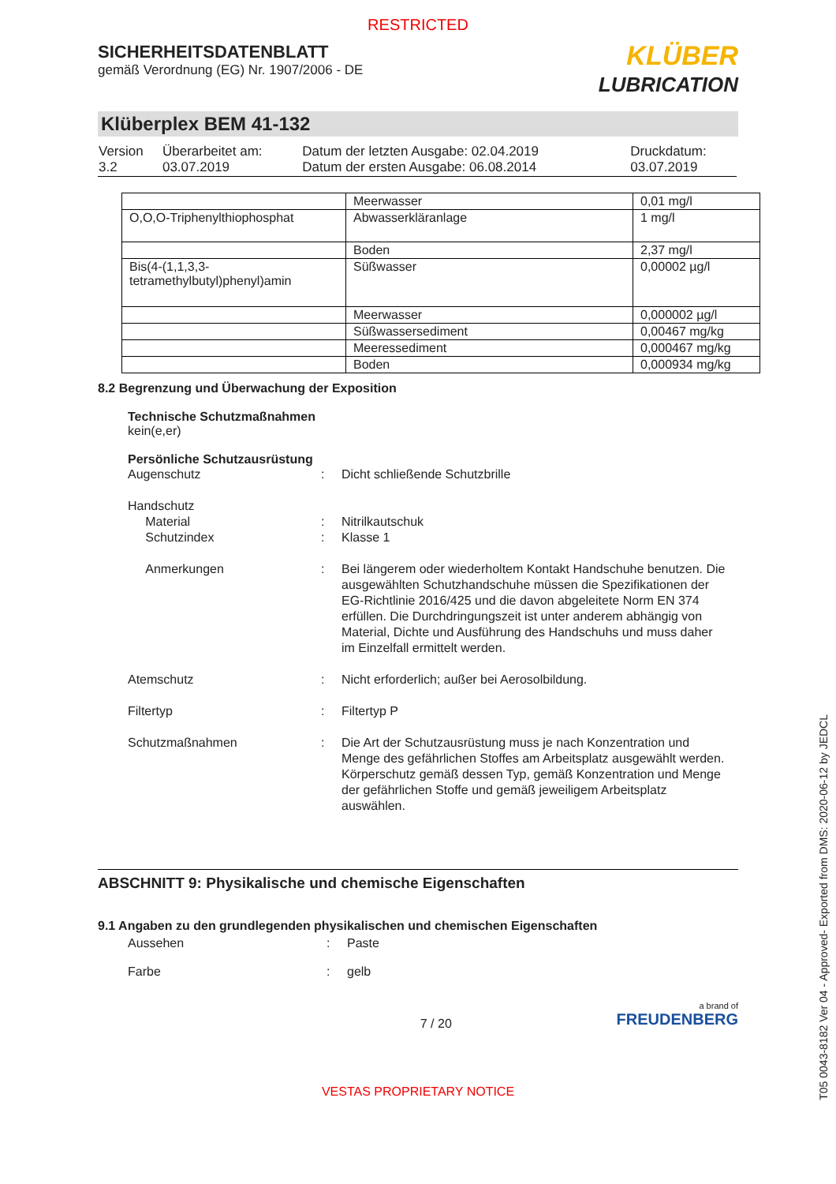RESTRICTED
SICHERHEITSDATENBLATT
gemäß Verordnung (EG) Nr. 1907/2006 - DE
KLÜBER
LUBRICATION
Klüberplex BEM 41-132
| Version 3.2 | Überarbeitet am: 03.07.2019 | Datum der letzten Ausgabe: 02.04.2019 Datum der ersten Ausgabe: 06.08.2014 | Druckdatum: 03.07.2019 |
| | Meerwasser | 0,01 mg/l |
| O,O,O-Triphenylthiophosphat | Abwasserkläranlage | 1 mg/l |
| | Boden | 2,37 mg/l |
| Bis(4-(1,1,3,3-tetramethylbutyl)phenyl)amin | Süßwasser | 0,00002 µg/l |
| | Meerwasser | 0,000002 µg/l |
| | Süßwassersediment | 0,00467 mg/kg |
| | Meeressediment | 0,000467 mg/kg |
| | Boden | 0,000934 mg/kg |
8.2 Begrenzung und Überwachung der Exposition
Technische Schutzmaßnahmen
kein(e,er)
Persönliche Schutzausrüstung
| Augenschutz | : | Dicht schließende Schutzbrille |
| Handschutz | | |
| Material | : | Nitrilkautschuk |
| Schutzindex | : | Klasse 1 |
| Anmerkungen | : | Bei längerem oder wiederholtem Kontakt Handschuhe benutzen. Die ausgewählten Schutzhandschuhe müssen die Spezifikationen der EG-Richtlinie 2016/425 und die davon abgeleitete Norm EN 374 erfüllen. Die Durchdringungszeit ist unter anderem abhängig von Material, Dichte und Ausführung des Handschuhs und muss daher im Einzelfall ermittelt werden. |
| Atemschutz | : | Nicht erforderlich; außer bei Aerosolbildung. |
| Filtertyp | : | Filtertyp P |
| Schutzmaßnahmen | : | Die Art der Schutzausrüstung muss je nach Konzentration und Menge des gefährlichen Stoffes am Arbeitsplatz ausgewählt werden. Körperschutz gemäß dessen Typ, gemäß Konzentration und Menge der gefährlichen Stoffe und gemäß jeweiligem Arbeitsplatz auswählen. |
ABSCHNITT 9: Physikalische und chemische Eigenschaften
9.1 Angaben zu den grundlegenden physikalischen und chemischen Eigenschaften
| Aussehen | : | Paste |
| Farbe | : | gelb |
7 / 20
a brand of
FREUDENBERG
VESTAS PROPRIETARY NOTICE
T05 0043-8182 Ver 04 - Approved- Exported from DMS: 2020-06-12 by JEDCL